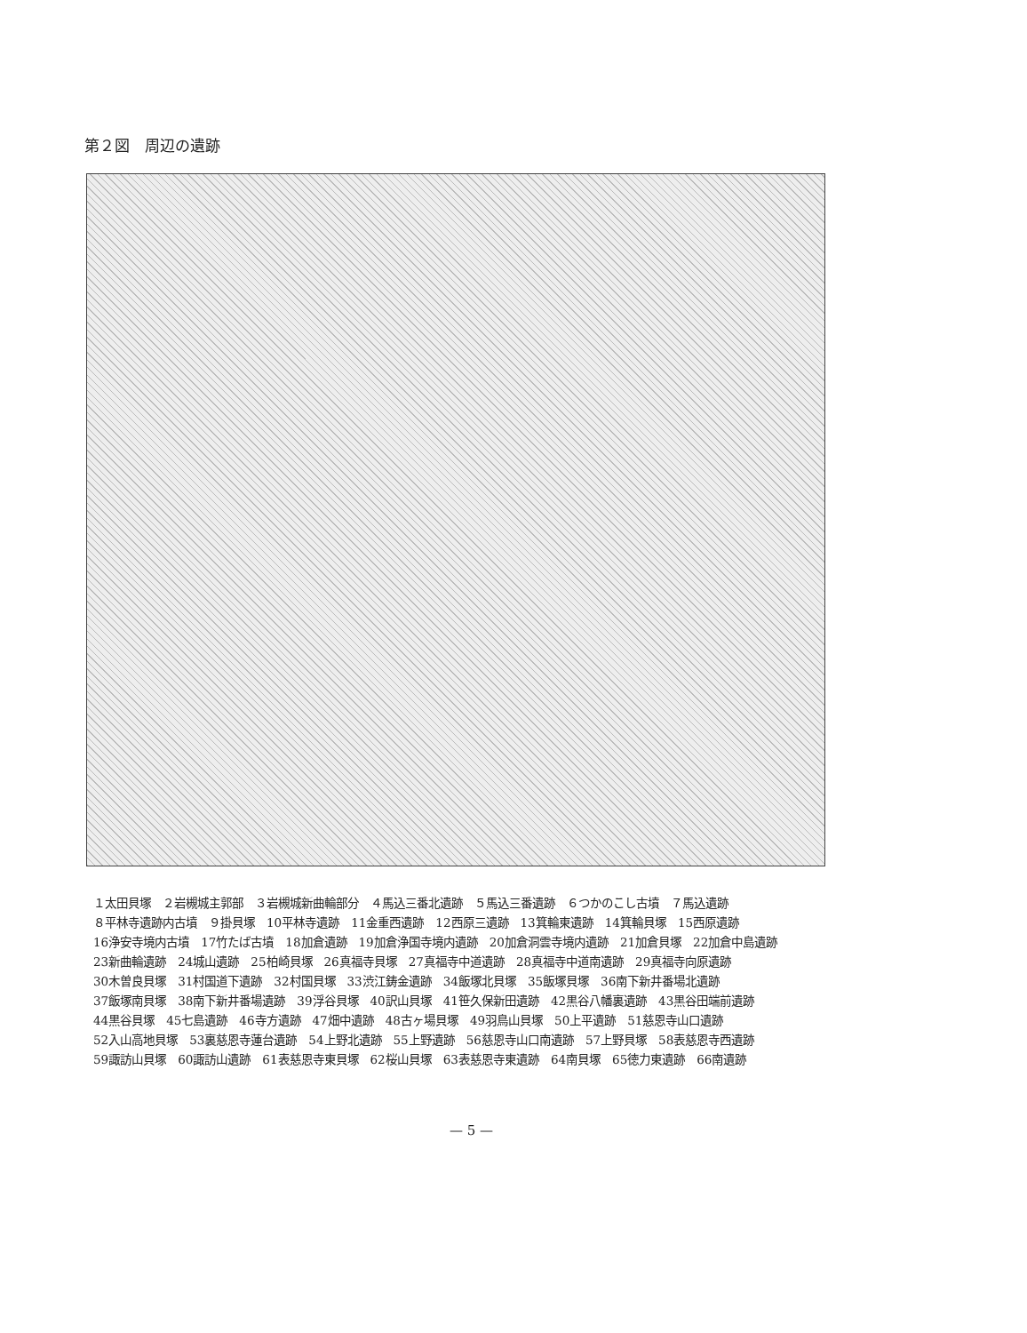第２図　周辺の遺跡
１太田貝塚　２岩槻城主郭部　３岩槻城新曲輪部分　４馬込三番北遺跡　５馬込三番遺跡　６つかのこし古墳　７馬込遺跡
８平林寺遺跡内古墳　９掛貝塚　10平林寺遺跡　11金重西遺跡　12西原三遺跡　13箕輪東遺跡　14箕輪貝塚　15西原遺跡
16浄安寺境内古墳　17竹たば古墳　18加倉遺跡　19加倉浄国寺境内遺跡　20加倉洞雲寺境内遺跡　21加倉貝塚　22加倉中島遺跡
23新曲輪遺跡　24城山遺跡　25柏崎貝塚　26真福寺貝塚　27真福寺中道遺跡　28真福寺中道南遺跡　29真福寺向原遺跡
30木曽良貝塚　31村国道下遺跡　32村国貝塚　33渋江鋳金遺跡　34飯塚北貝塚　35飯塚貝塚　36南下新井番場北遺跡
37飯塚南貝塚　38南下新井番場遺跡　39浮谷貝塚　40訳山貝塚　41笹久保新田遺跡　42黒谷八幡裏遺跡　43黒谷田端前遺跡
44黒谷貝塚　45七島遺跡　46寺方遺跡　47畑中遺跡　48古ヶ場貝塚　49羽鳥山貝塚　50上平遺跡　51慈恩寺山口遺跡
52入山高地貝塚　53裏慈恩寺蓮台遺跡　54上野北遺跡　55上野遺跡　56慈恩寺山口南遺跡　57上野貝塚　58表慈恩寺西遺跡
59諏訪山貝塚　60諏訪山遺跡　61表慈恩寺東貝塚　62桜山貝塚　63表慈恩寺東遺跡　64南貝塚　65徳力東遺跡　66南遺跡
— 5 —